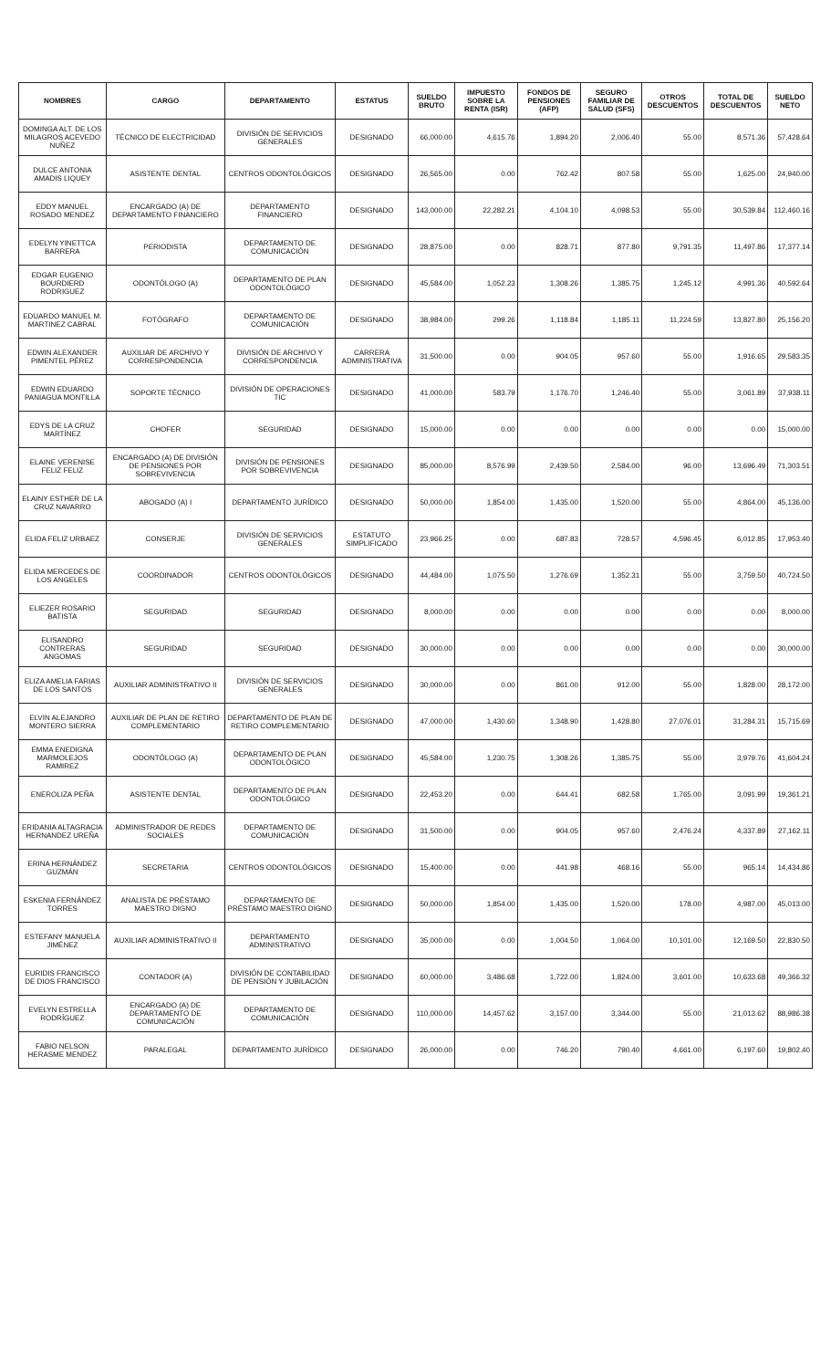| NOMBRES | CARGO | DEPARTAMENTO | ESTATUS | SUELDO BRUTO | IMPUESTO SOBRE LA RENTA (ISR) | FONDOS DE PENSIONES (AFP) | SEGURO FAMILIAR DE SALUD (SFS) | OTROS DESCUENTOS | TOTAL DE DESCUENTOS | SUELDO NETO |
| --- | --- | --- | --- | --- | --- | --- | --- | --- | --- | --- |
| DOMINGA ALT. DE LOS MILAGROS ACEVEDO NUÑEZ | TÉCNICO DE ELECTRICIDAD | DIVISIÓN DE SERVICIOS GENERALES | DESIGNADO | 66,000.00 | 4,615.76 | 1,894.20 | 2,006.40 | 55.00 | 8,571.36 | 57,428.64 |
| DULCE ANTONIA AMADIS LIQUEY | ASISTENTE DENTAL | CENTROS ODONTOLÓGICOS | DESIGNADO | 26,565.00 | 0.00 | 762.42 | 807.58 | 55.00 | 1,625.00 | 24,940.00 |
| EDDY MANUEL ROSADO MENDEZ | ENCARGADO (A) DE DEPARTAMENTO FINANCIERO | DEPARTAMENTO FINANCIERO | DESIGNADO | 143,000.00 | 22,282.21 | 4,104.10 | 4,098.53 | 55.00 | 30,539.84 | 112,460.16 |
| EDELYN YINETTCA BARRERA | PERIODISTA | DEPARTAMENTO DE COMUNICACIÓN | DESIGNADO | 28,875.00 | 0.00 | 828.71 | 877.80 | 9,791.35 | 11,497.86 | 17,377.14 |
| EDGAR EUGENIO BOURDIERD RODRIGUEZ | ODONTÓLOGO (A) | DEPARTAMENTO DE PLAN ODONTOLÓGICO | DESIGNADO | 45,584.00 | 1,052.23 | 1,308.26 | 1,385.75 | 1,245.12 | 4,991.36 | 40,592.64 |
| EDUARDO MANUEL M. MARTINEZ CABRAL | FOTÓGRAFO | DEPARTAMENTO DE COMUNICACIÓN | DESIGNADO | 38,984.00 | 299.26 | 1,118.84 | 1,185.11 | 11,224.59 | 13,827.80 | 25,156.20 |
| EDWIN ALEXANDER PIMENTEL PÉREZ | AUXILIAR DE ARCHIVO Y CORRESPONDENCIA | DIVISIÓN DE ARCHIVO Y CORRESPONDENCIA | CARRERA ADMINISTRATIVA | 31,500.00 | 0.00 | 904.05 | 957.60 | 55.00 | 1,916.65 | 29,583.35 |
| EDWIN EDUARDO PANIAGUA MONTILLA | SOPORTE TÉCNICO | DIVISIÓN DE OPERACIONES TIC | DESIGNADO | 41,000.00 | 583.79 | 1,176.70 | 1,246.40 | 55.00 | 3,061.89 | 37,938.11 |
| EDYS DE LA CRUZ MARTÍNEZ | CHOFER | SEGURIDAD | DESIGNADO | 15,000.00 | 0.00 | 0.00 | 0.00 | 0.00 | 0.00 | 15,000.00 |
| ELAINE VERENISE FELIZ FELIZ | ENCARGADO (A) DE DIVISIÓN DE PENSIONES POR SOBREVIVENCIA | DIVISIÓN DE PENSIONES POR SOBREVIVENCIA | DESIGNADO | 85,000.00 | 8,576.99 | 2,439.50 | 2,584.00 | 96.00 | 13,696.49 | 71,303.51 |
| ELAINY ESTHER DE LA CRUZ NAVARRO | ABOGADO (A) I | DEPARTAMENTO JURÍDICO | DESIGNADO | 50,000.00 | 1,854.00 | 1,435.00 | 1,520.00 | 55.00 | 4,864.00 | 45,136.00 |
| ELIDA FELIZ URBAEZ | CONSERJE | DIVISIÓN DE SERVICIOS GENERALES | ESTATUTO SIMPLIFICADO | 23,966.25 | 0.00 | 687.83 | 728.57 | 4,596.45 | 6,012.85 | 17,953.40 |
| ELIDA MERCEDES DE LOS ANGELES | COORDINADOR | CENTROS ODONTOLÓGICOS | DESIGNADO | 44,484.00 | 1,075.50 | 1,276.69 | 1,352.31 | 55.00 | 3,759.50 | 40,724.50 |
| ELIEZER ROSARIO BATISTA | SEGURIDAD | SEGURIDAD | DESIGNADO | 8,000.00 | 0.00 | 0.00 | 0.00 | 0.00 | 0.00 | 8,000.00 |
| ELISANDRO CONTRERAS ANGOMAS | SEGURIDAD | SEGURIDAD | DESIGNADO | 30,000.00 | 0.00 | 0.00 | 0.00 | 0.00 | 0.00 | 30,000.00 |
| ELIZA AMELIA FARIAS DE LOS SANTOS | AUXILIAR ADMINISTRATIVO II | DIVISIÓN DE SERVICIOS GENERALES | DESIGNADO | 30,000.00 | 0.00 | 861.00 | 912.00 | 55.00 | 1,828.00 | 28,172.00 |
| ELVIN ALEJANDRO MONTERO SIERRA | AUXILIAR DE PLAN DE RETIRO COMPLEMENTARIO | DEPARTAMENTO DE PLAN DE RETIRO COMPLEMENTARIO | DESIGNADO | 47,000.00 | 1,430.60 | 1,348.90 | 1,428.80 | 27,076.01 | 31,284.31 | 15,715.69 |
| EMMA ENEDIGNA MARMOLEJOS RAMIREZ | ODONTÓLOGO (A) | DEPARTAMENTO DE PLAN ODONTOLÓGICO | DESIGNADO | 45,584.00 | 1,230.75 | 1,308.26 | 1,385.75 | 55.00 | 3,979.76 | 41,604.24 |
| ENEROLIZA PEÑA | ASISTENTE DENTAL | DEPARTAMENTO DE PLAN ODONTOLÓGICO | DESIGNADO | 22,453.20 | 0.00 | 644.41 | 682.58 | 1,765.00 | 3,091.99 | 19,361.21 |
| ERIDANIA ALTAGRACIA HERNANDEZ UREÑA | ADMINISTRADOR DE REDES SOCIALES | DEPARTAMENTO DE COMUNICACIÓN | DESIGNADO | 31,500.00 | 0.00 | 904.05 | 957.60 | 2,476.24 | 4,337.89 | 27,162.11 |
| ERINA HERNÁNDEZ GUZMÁN | SECRETARIA | CENTROS ODONTOLÓGICOS | DESIGNADO | 15,400.00 | 0.00 | 441.98 | 468.16 | 55.00 | 965.14 | 14,434.86 |
| ESKENIA FERNÁNDEZ TORRES | ANALISTA DE PRÉSTAMO MAESTRO DIGNO | DEPARTAMENTO DE PRÉSTAMO MAESTRO DIGNO | DESIGNADO | 50,000.00 | 1,854.00 | 1,435.00 | 1,520.00 | 178.00 | 4,987.00 | 45,013.00 |
| ESTEFANY MANUELA JIMÉNEZ | AUXILIAR ADMINISTRATIVO II | DEPARTAMENTO ADMINISTRATIVO | DESIGNADO | 35,000.00 | 0.00 | 1,004.50 | 1,064.00 | 10,101.00 | 12,169.50 | 22,830.50 |
| EURIDIS FRANCISCO DE DIOS FRANCISCO | CONTADOR (A) | DIVISIÓN DE CONTABILIDAD DE PENSIÓN Y JUBILACIÓN | DESIGNADO | 60,000.00 | 3,486.68 | 1,722.00 | 1,824.00 | 3,601.00 | 10,633.68 | 49,366.32 |
| EVELYN ESTRELLA RODRÍGUEZ | ENCARGADO (A) DE DEPARTAMENTO DE COMUNICACIÓN | DEPARTAMENTO DE COMUNICACIÓN | DESIGNADO | 110,000.00 | 14,457.62 | 3,157.00 | 3,344.00 | 55.00 | 21,013.62 | 88,986.38 |
| FABIO NELSON HERASME MENDEZ | PARALEGAL | DEPARTAMENTO JURÍDICO | DESIGNADO | 26,000.00 | 0.00 | 746.20 | 790.40 | 4,661.00 | 6,197.60 | 19,802.40 |